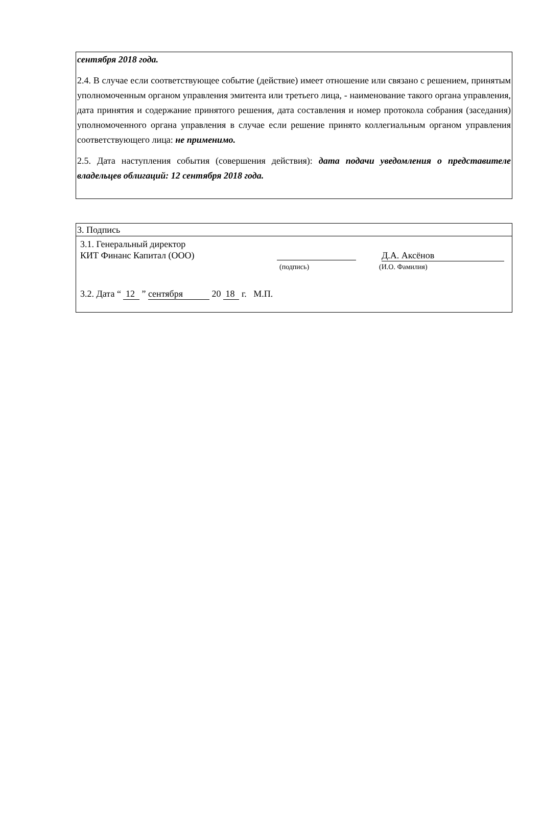сентября 2018 года.
2.4. В случае если соответствующее событие (действие) имеет отношение или связано с решением, принятым уполномоченным органом управления эмитента или третьего лица, - наименование такого органа управления, дата принятия и содержание принятого решения, дата составления и номер протокола собрания (заседания) уполномоченного органа управления в случае если решение принято коллегиальным органом управления соответствующего лица: не применимо.
2.5. Дата наступления события (совершения действия): дата подачи уведомления о представителе владельцев облигаций: 12 сентября 2018 года.
3. Подпись
3.1. Генеральный директор
КИТ Финанс Капитал (ООО) Д.А. Аксёнов
(подпись) (И.О. Фамилия)
3.2. Дата “ 12 ” сентября 20 18 г. М.П.